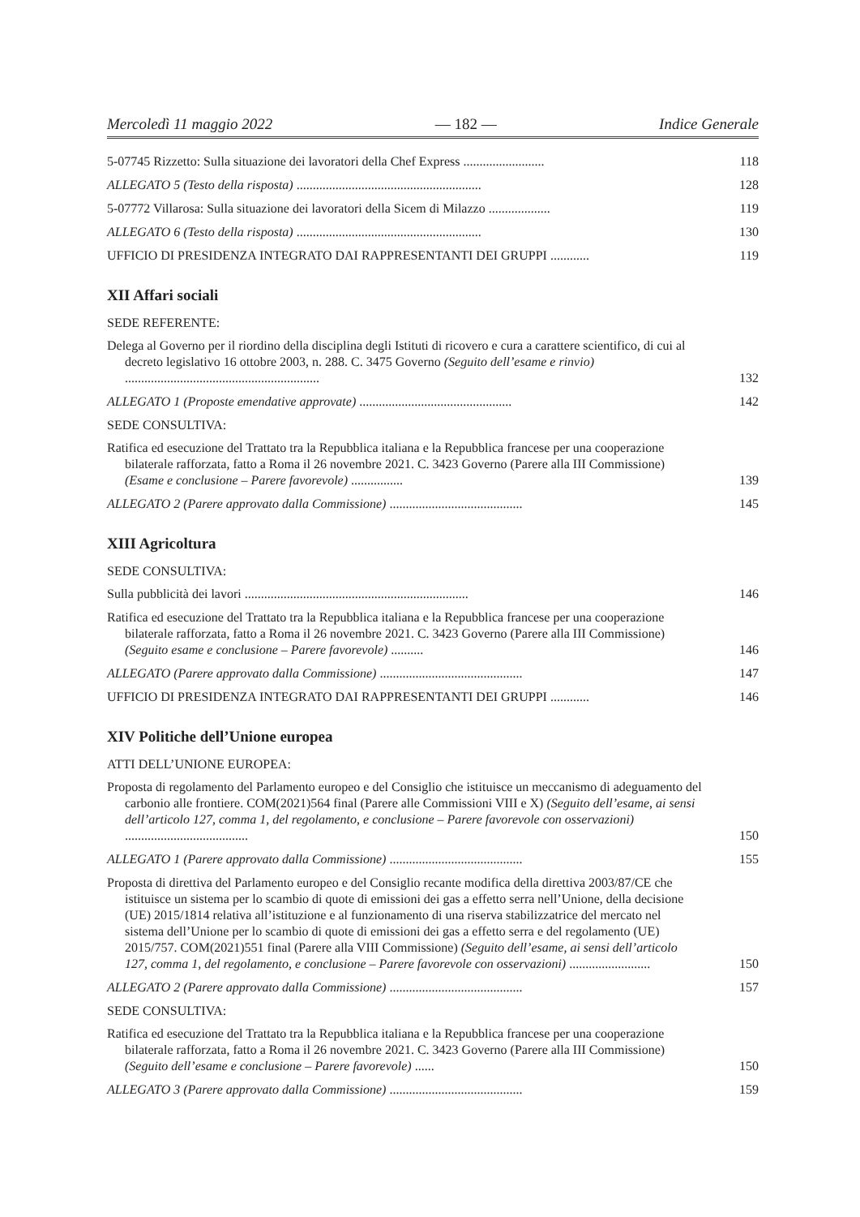Mercoledì 11 maggio 2022 — 182 — Indice Generale
5-07745 Rizzetto: Sulla situazione dei lavoratori della Chef Express .........................
118
ALLEGATO 5 (Testo della risposta) .........................................................
128
5-07772 Villarosa: Sulla situazione dei lavoratori della Sicem di Milazzo ...................
119
ALLEGATO 6 (Testo della risposta) .........................................................
130
UFFICIO DI PRESIDENZA INTEGRATO DAI RAPPRESENTANTI DEI GRUPPI ............
119
XII Affari sociali
SEDE REFERENTE:
Delega al Governo per il riordino della disciplina degli Istituti di ricovero e cura a carattere scientifico, di cui al decreto legislativo 16 ottobre 2003, n. 288. C. 3475 Governo (Seguito dell’esame e rinvio) ............................................................
132
ALLEGATO 1 (Proposte emendative approvate) ...............................................
142
SEDE CONSULTIVA:
Ratifica ed esecuzione del Trattato tra la Repubblica italiana e la Repubblica francese per una cooperazione bilaterale rafforzata, fatto a Roma il 26 novembre 2021. C. 3423 Governo (Parere alla III Commissione) (Esame e conclusione – Parere favorevole) ................
139
ALLEGATO 2 (Parere approvato dalla Commissione) .........................................
145
XIII Agricoltura
SEDE CONSULTIVA:
Sulla pubblicità dei lavori .....................................................................
146
Ratifica ed esecuzione del Trattato tra la Repubblica italiana e la Repubblica francese per una cooperazione bilaterale rafforzata, fatto a Roma il 26 novembre 2021. C. 3423 Governo (Parere alla III Commissione) (Seguito esame e conclusione – Parere favorevole) ..........
146
ALLEGATO (Parere approvato dalla Commissione) ............................................
147
UFFICIO DI PRESIDENZA INTEGRATO DAI RAPPRESENTANTI DEI GRUPPI ............
146
XIV Politiche dell’Unione europea
ATTI DELL’UNIONE EUROPEA:
Proposta di regolamento del Parlamento europeo e del Consiglio che istituisce un meccanismo di adeguamento del carbonio alle frontiere. COM(2021)564 final (Parere alle Commissioni VIII e X) (Seguito dell’esame, ai sensi dell’articolo 127, comma 1, del regolamento, e conclusione – Parere favorevole con osservazioni) ......................................
150
ALLEGATO 1 (Parere approvato dalla Commissione) .........................................
155
Proposta di direttiva del Parlamento europeo e del Consiglio recante modifica della direttiva 2003/87/CE che istituisce un sistema per lo scambio di quote di emissioni dei gas a effetto serra nell’Unione, della decisione (UE) 2015/1814 relativa all’istituzione e al funzionamento di una riserva stabilizzatrice del mercato nel sistema dell’Unione per lo scambio di quote di emissioni dei gas a effetto serra e del regolamento (UE) 2015/757. COM(2021)551 final (Parere alla VIII Commissione) (Seguito dell’esame, ai sensi dell’articolo 127, comma 1, del regolamento, e conclusione – Parere favorevole con osservazioni) .........................
150
ALLEGATO 2 (Parere approvato dalla Commissione) .........................................
157
SEDE CONSULTIVA:
Ratifica ed esecuzione del Trattato tra la Repubblica italiana e la Repubblica francese per una cooperazione bilaterale rafforzata, fatto a Roma il 26 novembre 2021. C. 3423 Governo (Parere alla III Commissione) (Seguito dell’esame e conclusione – Parere favorevole) ......
150
ALLEGATO 3 (Parere approvato dalla Commissione) .........................................
159